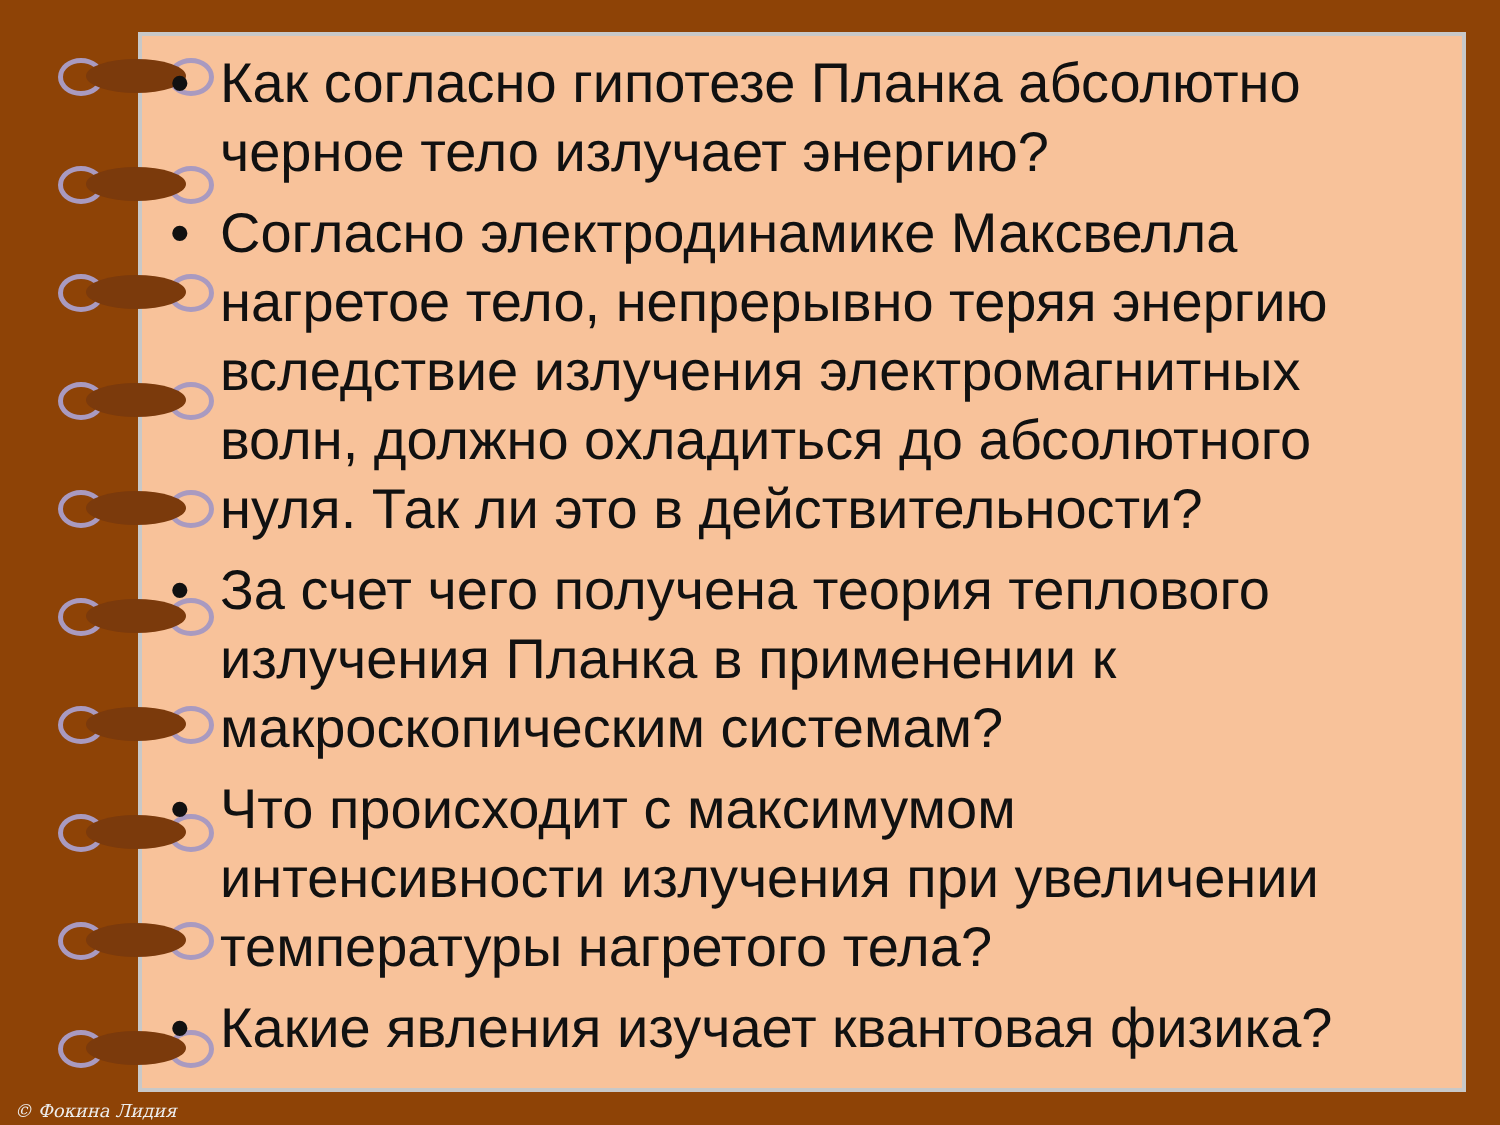• Как согласно гипотезе Планка абсолютно черное тело излучает энергию?
• Согласно электродинамике Максвелла нагретое тело, непрерывно теряя энергию вследствие излучения электромагнитных волн, должно охладиться до абсолютного нуля. Так ли это в действительности?
• За счет чего получена теория теплового излучения Планка в применении к макроскопическим системам?
• Что происходит с максимумом интенсивности излучения при увеличении температуры нагретого тела?
• Какие явления изучает квантовая физика?
© Фокина Лидия